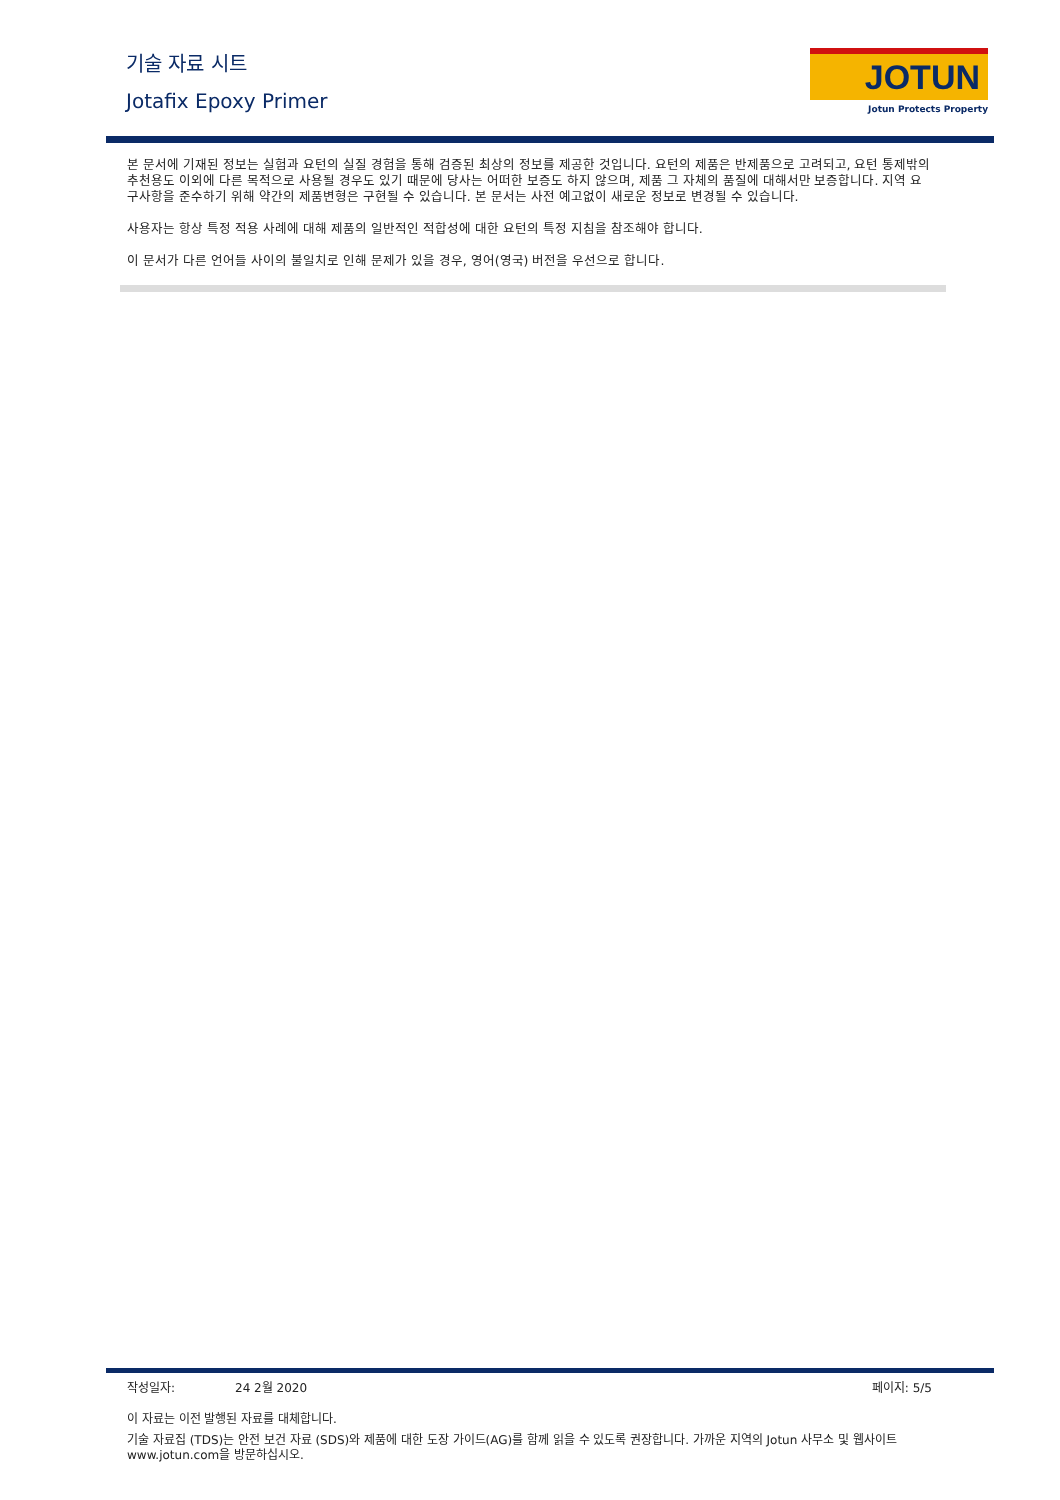기술 자료 시트
Jotafix Epoxy Primer
JOTUN
Jotun Protects Property
본 문서에 기재된 정보는 실험과 요턴의 실질 경험을 통해 검증된 최상의 정보를 제공한 것입니다. 요턴의 제품은 반제품으로 고려되고, 요턴 통제밖의 추천용도 이외에 다른 목적으로 사용될 경우도 있기 때문에 당사는 어떠한 보증도 하지 않으며, 제품 그 자체의 품질에 대해서만 보증합니다. 지역 요구사항을 준수하기 위해 약간의 제품변형은 구현될 수 있습니다. 본 문서는 사전 예고없이 새로운 정보로 변경될 수 있습니다.
사용자는 항상 특정 적용 사례에 대해 제품의 일반적인 적합성에 대한 요턴의 특정 지침을 참조해야 합니다.
이 문서가 다른 언어들 사이의 불일치로 인해 문제가 있을 경우, 영어(영국) 버전을 우선으로 합니다.
작성일자: 24 2월 2020 페이지: 5/5
이 자료는 이전 발행된 자료를 대체합니다.
기술 자료집 (TDS)는 안전 보건 자료 (SDS)와 제품에 대한 도장 가이드(AG)를 함께 읽을 수 있도록 권장합니다. 가까운 지역의 Jotun 사무소 및 웹사이트 www.jotun.com을 방문하십시오.